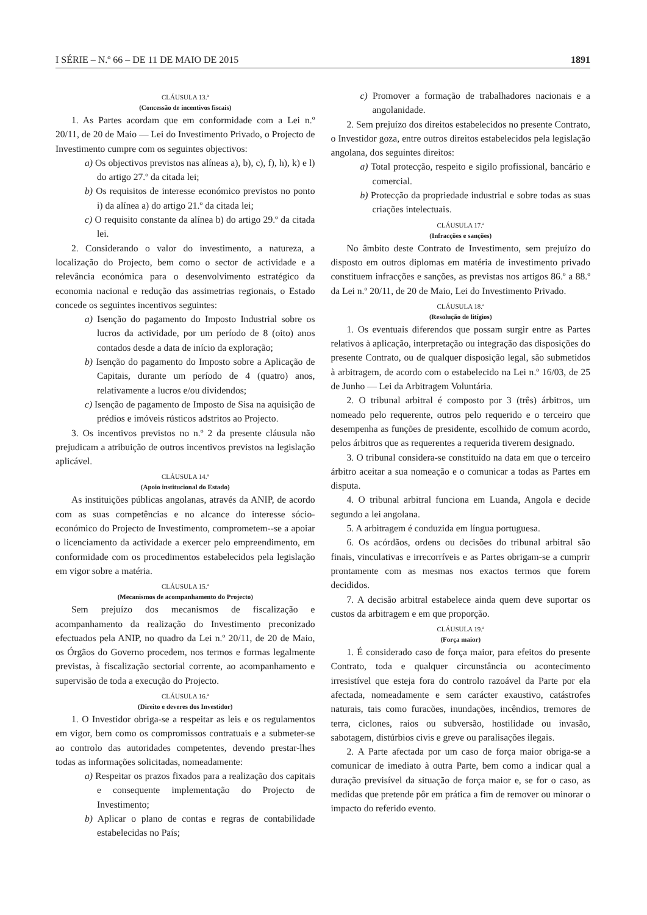I SÉRIE – N.º 66 – DE 11 DE MAIO DE 2015 1891
CLÁUSULA 13.ª
(Concessão de incentivos fiscais)
1. As Partes acordam que em conformidade com a Lei n.º 20/11, de 20 de Maio — Lei do Investimento Privado, o Projecto de Investimento cumpre com os seguintes objectivos:
a) Os objectivos previstos nas alíneas a), b), c), f), h), k) e l) do artigo 27.º da citada lei;
b) Os requisitos de interesse económico previstos no ponto i) da alínea a) do artigo 21.º da citada lei;
c) O requisito constante da alínea b) do artigo 29.º da citada lei.
2. Considerando o valor do investimento, a natureza, a localização do Projecto, bem como o sector de actividade e a relevância económica para o desenvolvimento estratégico da economia nacional e redução das assimetrias regionais, o Estado concede os seguintes incentivos seguintes:
a) Isenção do pagamento do Imposto Industrial sobre os lucros da actividade, por um período de 8 (oito) anos contados desde a data de início da exploração;
b) Isenção do pagamento do Imposto sobre a Aplicação de Capitais, durante um período de 4 (quatro) anos, relativamente a lucros e/ou dividendos;
c) Isenção de pagamento de Imposto de Sisa na aquisição de prédios e imóveis rústicos adstritos ao Projecto.
3. Os incentivos previstos no n.º 2 da presente cláusula não prejudicam a atribuição de outros incentivos previstos na legislação aplicável.
CLÁUSULA 14.ª
(Apoio institucional do Estado)
As instituições públicas angolanas, através da ANIP, de acordo com as suas competências e no alcance do interesse sócio-económico do Projecto de Investimento, comprometem--se a apoiar o licenciamento da actividade a exercer pelo empreendimento, em conformidade com os procedimentos estabelecidos pela legislação em vigor sobre a matéria.
CLÁUSULA 15.ª
(Mecanismos de acompanhamento do Projecto)
Sem prejuízo dos mecanismos de fiscalização e acompanhamento da realização do Investimento preconizado efectuados pela ANIP, no quadro da Lei n.º 20/11, de 20 de Maio, os Órgãos do Governo procedem, nos termos e formas legalmente previstas, à fiscalização sectorial corrente, ao acompanhamento e supervisão de toda a execução do Projecto.
CLÁUSULA 16.ª
(Direito e deveres dos Investidor)
1. O Investidor obriga-se a respeitar as leis e os regulamentos em vigor, bem como os compromissos contratuais e a submeter-se ao controlo das autoridades competentes, devendo prestar-lhes todas as informações solicitadas, nomeadamente:
a) Respeitar os prazos fixados para a realização dos capitais e consequente implementação do Projecto de Investimento;
b) Aplicar o plano de contas e regras de contabilidade estabelecidas no País;
c) Promover a formação de trabalhadores nacionais e a angolanidade.
2. Sem prejuízo dos direitos estabelecidos no presente Contrato, o Investidor goza, entre outros direitos estabelecidos pela legislação angolana, dos seguintes direitos:
a) Total protecção, respeito e sigilo profissional, bancário e comercial.
b) Protecção da propriedade industrial e sobre todas as suas criações intelectuais.
CLÁUSULA 17.ª
(Infracções e sanções)
No âmbito deste Contrato de Investimento, sem prejuízo do disposto em outros diplomas em matéria de investimento privado constituem infracções e sanções, as previstas nos artigos 86.º a 88.º da Lei n.º 20/11, de 20 de Maio, Lei do Investimento Privado.
CLÁUSULA 18.ª
(Resolução de litígios)
1. Os eventuais diferendos que possam surgir entre as Partes relativos à aplicação, interpretação ou integração das disposições do presente Contrato, ou de qualquer disposição legal, são submetidos à arbitragem, de acordo com o estabelecido na Lei n.º 16/03, de 25 de Junho — Lei da Arbitragem Voluntária.
2. O tribunal arbitral é composto por 3 (três) árbitros, um nomeado pelo requerente, outros pelo requerido e o terceiro que desempenha as funções de presidente, escolhido de comum acordo, pelos árbitros que as requerentes a requerida tiverem designado.
3. O tribunal considera-se constituído na data em que o terceiro árbitro aceitar a sua nomeação e o comunicar a todas as Partes em disputa.
4. O tribunal arbitral funciona em Luanda, Angola e decide segundo a lei angolana.
5. A arbitragem é conduzida em língua portuguesa.
6. Os acórdãos, ordens ou decisões do tribunal arbitral são finais, vinculativas e irrecorríveis e as Partes obrigam-se a cumprir prontamente com as mesmas nos exactos termos que forem decididos.
7. A decisão arbitral estabelece ainda quem deve suportar os custos da arbitragem e em que proporção.
CLÁUSULA 19.ª
(Força maior)
1. É considerado caso de força maior, para efeitos do presente Contrato, toda e qualquer circunstância ou acontecimento irresistível que esteja fora do controlo razoável da Parte por ela afectada, nomeadamente e sem carácter exaustivo, catástrofes naturais, tais como furacões, inundações, incêndios, tremores de terra, ciclones, raios ou subversão, hostilidade ou invasão, sabotagem, distúrbios civis e greve ou paralisações ilegais.
2. A Parte afectada por um caso de força maior obriga-se a comunicar de imediato à outra Parte, bem como a indicar qual a duração previsível da situação de força maior e, se for o caso, as medidas que pretende pôr em prática a fim de remover ou minorar o impacto do referido evento.